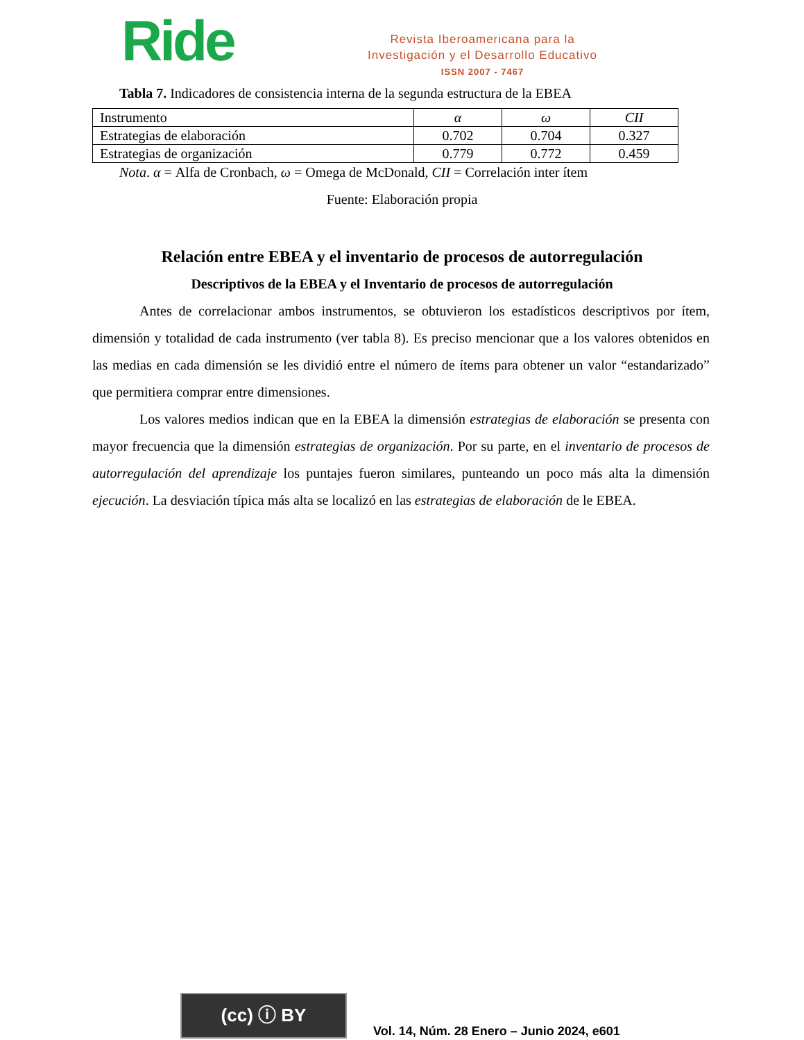Ride
Revista Iberoamericana para la
Investigación y el Desarrollo Educativo
ISSN 2007 - 7467
Tabla 7. Indicadores de consistencia interna de la segunda estructura de la EBEA
| Instrumento | α | ω | CII |
| --- | --- | --- | --- |
| Estrategias de elaboración | 0.702 | 0.704 | 0.327 |
| Estrategias de organización | 0.779 | 0.772 | 0.459 |
Nota. α = Alfa de Cronbach, ω = Omega de McDonald, CII = Correlación inter ítem
Fuente: Elaboración propia
Relación entre EBEA y el inventario de procesos de autorregulación
Descriptivos de la EBEA y el Inventario de procesos de autorregulación
Antes de correlacionar ambos instrumentos, se obtuvieron los estadísticos descriptivos por ítem, dimensión y totalidad de cada instrumento (ver tabla 8). Es preciso mencionar que a los valores obtenidos en las medias en cada dimensión se les dividió entre el número de ítems para obtener un valor “estandarizado” que permitiera comprar entre dimensiones.
Los valores medios indican que en la EBEA la dimensión estrategias de elaboración se presenta con mayor frecuencia que la dimensión estrategias de organización. Por su parte, en el inventario de procesos de autorregulación del aprendizaje los puntajes fueron similares, punteando un poco más alta la dimensión ejecución. La desviación típica más alta se localizó en las estrategias de elaboración de le EBEA.
(cc) ⓘ BY
Vol. 14, Núm. 28 Enero – Junio 2024, e601